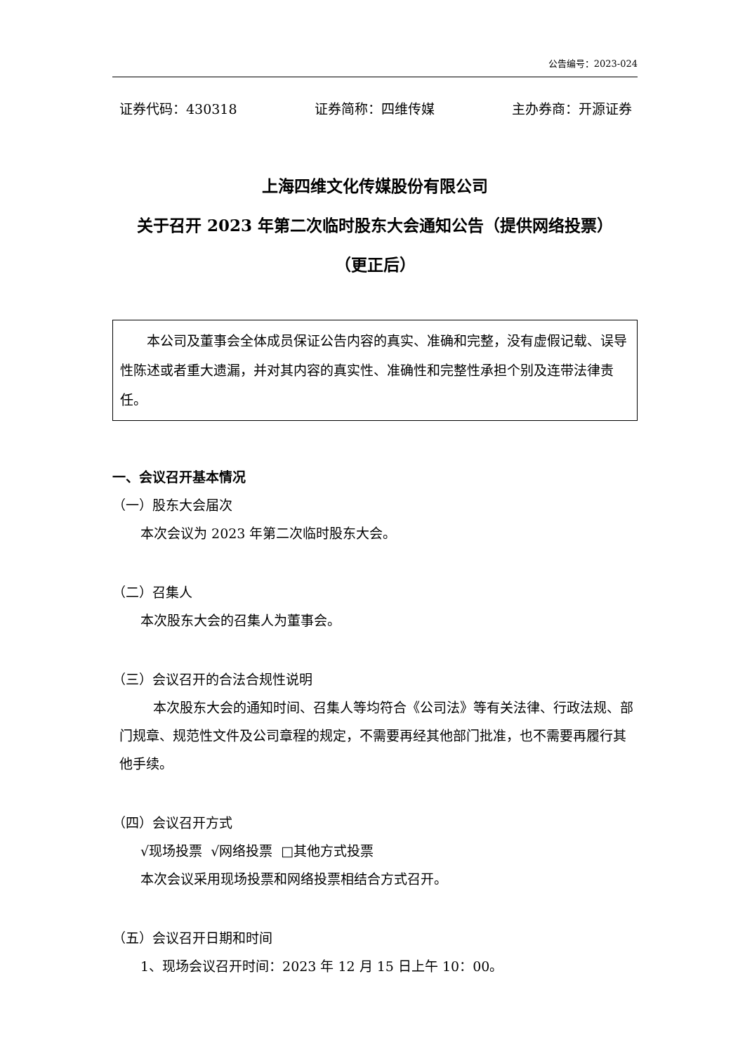公告编号：2023-024
证券代码：430318 证券简称：四维传媒 主办券商：开源证券
上海四维文化传媒股份有限公司
关于召开 2023 年第二次临时股东大会通知公告（提供网络投票）
（更正后）
本公司及董事会全体成员保证公告内容的真实、准确和完整，没有虚假记载、误导性陈述或者重大遗漏，并对其内容的真实性、准确性和完整性承担个别及连带法律责任。
一、会议召开基本情况
（一）股东大会届次
本次会议为 2023 年第二次临时股东大会。
（二）召集人
本次股东大会的召集人为董事会。
（三）会议召开的合法合规性说明
本次股东大会的通知时间、召集人等均符合《公司法》等有关法律、行政法规、部门规章、规范性文件及公司章程的规定，不需要再经其他部门批准，也不需要再履行其他手续。
（四）会议召开方式
√现场投票 √网络投票 □其他方式投票
本次会议采用现场投票和网络投票相结合方式召开。
（五）会议召开日期和时间
1、现场会议召开时间：2023 年 12 月 15 日上午 10：00。